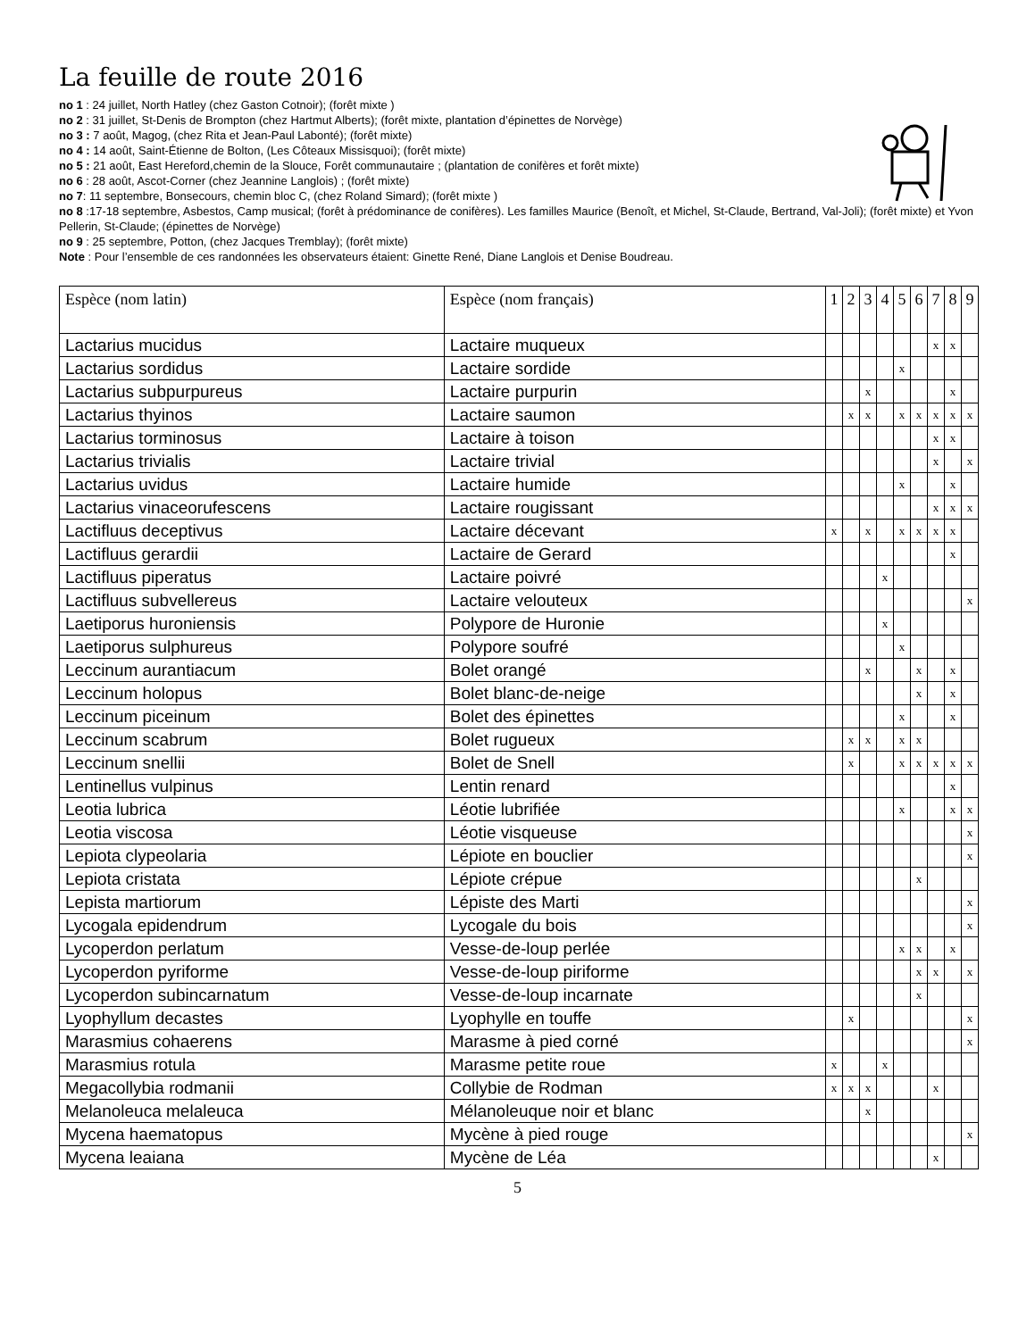La feuille de route 2016
no 1 : 24 juillet, North Hatley (chez Gaston Cotnoir); (forêt mixte )
no 2 : 31 juillet, St-Denis de Brompton (chez Hartmut Alberts); (forêt mixte, plantation d’épinettes de Norvège)
no 3 : 7 août, Magog, (chez Rita et Jean-Paul Labonté); (forêt mixte)
no 4 : 14 août, Saint-Étienne de Bolton, (Les Côteaux Missisquoi); (forêt mixte)
no 5 : 21 août, East Hereford,chemin de la Slouce, Forêt communautaire ; (plantation de conifères et forêt mixte)
no 6 : 28 août, Ascot-Corner (chez Jeannine Langlois) ; (forêt mixte)
no 7: 11 septembre, Bonsecours, chemin bloc C, (chez Roland Simard); (forêt mixte )
no 8 :17-18 septembre, Asbestos, Camp musical; (forêt à prédominance de conifères). Les familles Maurice (Benoît, et Michel, St-Claude, Bertrand, Val-Joli); (forêt mixte) et Yvon Pellerin, St-Claude; (épinettes de Norvège)
no 9 : 25 septembre, Potton, (chez Jacques Tremblay); (forêt mixte)
Note : Pour l’ensemble de ces randonnées les observateurs étaient: Ginette René, Diane Langlois et Denise Boudreau.
| Espèce (nom latin) | Espèce (nom français) | 1 | 2 | 3 | 4 | 5 | 6 | 7 | 8 | 9 |
| --- | --- | --- | --- | --- | --- | --- | --- | --- | --- | --- |
| Lactarius mucidus | Lactaire muqueux | | | | | | | x | x | |
| Lactarius sordidus | Lactaire sordide | | | | | x | | | | |
| Lactarius subpurpureus | Lactaire purpurin | | | x | | | | | x | |
| Lactarius thyinos | Lactaire saumon | | x | x | | x | x | x | x | x |
| Lactarius torminosus | Lactaire à toison | | | | | | | x | x | |
| Lactarius trivialis | Lactaire trivial | | | | | | | x | | x |
| Lactarius uvidus | Lactaire humide | | | | | x | | | x | |
| Lactarius vinaceorufescens | Lactaire rougissant | | | | | | | x | x | x |
| Lactifluus deceptivus | Lactaire décevant | x | | x | | x | x | x | x | |
| Lactifluus gerardii | Lactaire de Gerard | | | | | | | | x | |
| Lactifluus piperatus | Lactaire poivré | | | | x | | | | | |
| Lactifluus subvellereus | Lactaire velouteux | | | | | | | | | x |
| Laetiporus huroniensis | Polypore de Huronie | | | | x | | | | | |
| Laetiporus sulphureus | Polypore soufré | | | | | x | | | | |
| Leccinum aurantiacum | Bolet orangé | | | x | | | x | | x | |
| Leccinum holopus | Bolet blanc-de-neige | | | | | | x | | x | |
| Leccinum piceinum | Bolet des épinettes | | | | | x | | | x | |
| Leccinum scabrum | Bolet rugueux | | x | x | | x | x | | | |
| Leccinum snellii | Bolet de Snell | | x | | | x | x | x | x | x |
| Lentinellus vulpinus | Lentin renard | | | | | | | | x | |
| Leotia lubrica | Léotie lubrifiée | | | | | x | | | x | x |
| Leotia viscosa | Léotie visqueuse | | | | | | | | | x |
| Lepiota clypeolaria | Lépiote en bouclier | | | | | | | | | x |
| Lepiota cristata | Lépiote crépue | | | | | | x | | | |
| Lepista martiorum | Lépiste des Marti | | | | | | | | | x |
| Lycogala epidendrum | Lycogale du bois | | | | | | | | | x |
| Lycoperdon perlatum | Vesse-de-loup perlée | | | | | x | x | | x | |
| Lycoperdon pyriforme | Vesse-de-loup piriforme | | | | | | x | x | | x |
| Lycoperdon subincarnatum | Vesse-de-loup incarnate | | | | | | x | | | |
| Lyophyllum decastes | Lyophylle en touffe | | x | | | | | | | x |
| Marasmius cohaerens | Marasme à pied corné | | | | | | | | | x |
| Marasmius rotula | Marasme petite roue | x | | | x | | | | | |
| Megacollybia rodmanii | Collybie de Rodman | x | x | x | | | | x | | |
| Melanoleuca melaleuca | Mélanoleuque noir et blanc | | | x | | | | | | |
| Mycena haematopus | Mycène à pied rouge | | | | | | | | | x |
| Mycena leaiana | Mycène de Léa | | | | | | | x | | |
5